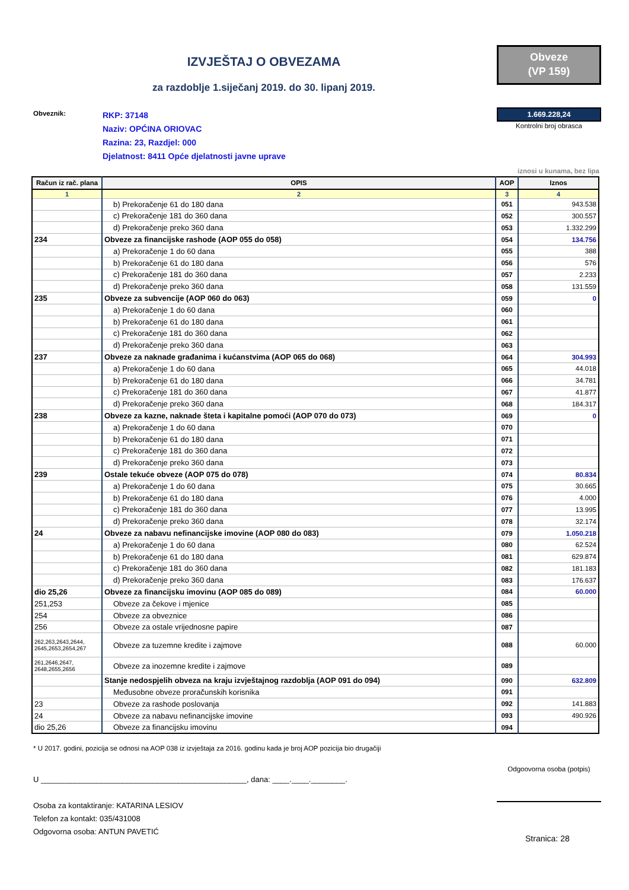IZVJEŠTAJ O OBVEZAMA
Obveze
(VP 159)
za razdoblje 1.siječanj 2019. do 30. lipanj 2019.
Obveznik:
RKP: 37148
Naziv: OPĆINA ORIOVAC
Razina: 23, Razdjel: 000
Djelatnost: 8411 Opće djelatnosti javne uprave
1.669.228,24
Kontrolni broj obrasca
iznosi u kunama, bez lipa
| Račun iz rač. plana | OPIS | AOP | Iznos |
| --- | --- | --- | --- |
| 1 | 2 | 3 | 4 |
| | b) Prekoračenje 61 do 180 dana | 051 | 943.538 |
| | c) Prekoračenje 181 do 360 dana | 052 | 300.557 |
| | d) Prekoračenje preko 360 dana | 053 | 1.332.299 |
| 234 | Obveze za financijske rashode (AOP 055 do 058) | 054 | 134.756 |
| | a) Prekoračenje 1 do 60 dana | 055 | 388 |
| | b) Prekoračenje 61 do 180 dana | 056 | 576 |
| | c) Prekoračenje 181 do 360 dana | 057 | 2.233 |
| | d) Prekoračenje preko 360 dana | 058 | 131.559 |
| 235 | Obveze za subvencije (AOP 060 do 063) | 059 | 0 |
| | a) Prekoračenje 1 do 60 dana | 060 | |
| | b) Prekoračenje 61 do 180 dana | 061 | |
| | c) Prekoračenje 181 do 360 dana | 062 | |
| | d) Prekoračenje preko 360 dana | 063 | |
| 237 | Obveze za naknade građanima i kućanstvima (AOP 065 do 068) | 064 | 304.993 |
| | a) Prekoračenje 1 do 60 dana | 065 | 44.018 |
| | b) Prekoračenje 61 do 180 dana | 066 | 34.781 |
| | c) Prekoračenje 181 do 360 dana | 067 | 41.877 |
| | d) Prekoračenje preko 360 dana | 068 | 184.317 |
| 238 | Obveze za kazne, naknade šteta i kapitalne pomoći (AOP 070 do 073) | 069 | 0 |
| | a) Prekoračenje 1 do 60 dana | 070 | |
| | b) Prekoračenje 61 do 180 dana | 071 | |
| | c) Prekoračenje 181 do 360 dana | 072 | |
| | d) Prekoračenje preko 360 dana | 073 | |
| 239 | Ostale tekuće obveze (AOP 075 do 078) | 074 | 80.834 |
| | a) Prekoračenje 1 do 60 dana | 075 | 30.665 |
| | b) Prekoračenje 61 do 180 dana | 076 | 4.000 |
| | c) Prekoračenje 181 do 360 dana | 077 | 13.995 |
| | d) Prekoračenje preko 360 dana | 078 | 32.174 |
| 24 | Obveze za nabavu nefinancijske imovine (AOP 080 do 083) | 079 | 1.050.218 |
| | a) Prekoračenje 1 do 60 dana | 080 | 62.524 |
| | b) Prekoračenje 61 do 180 dana | 081 | 629.874 |
| | c) Prekoračenje 181 do 360 dana | 082 | 181.183 |
| | d) Prekoračenje preko 360 dana | 083 | 176.637 |
| dio 25,26 | Obveze za financijsku imovinu (AOP 085 do 089) | 084 | 60.000 |
| 251,253 | Obveze za čekove i mjenice | 085 | |
| 254 | Obveze za obveznice | 086 | |
| 256 | Obveze za ostale vrijednosne papire | 087 | |
| 262,263,2643,2644, 2645,2653,2654,267 | Obveze za tuzemne kredite i zajmove | 088 | 60.000 |
| 261,2646,2647, 2648,2655,2656 | Obveze za inozemne kredite i zajmove | 089 | |
| | Stanje nedospjelih obveza na kraju izvještajnog razdoblja (AOP 091 do 094) | 090 | 632.809 |
| | Međusobne obveze proračunskih korisnika | 091 | |
| 23 | Obveze za rashode poslovanja | 092 | 141.883 |
| 24 | Obveze za nabavu nefinancijske imovine | 093 | 490.926 |
| dio 25,26 | Obveze za financijsku imovinu | 094 | |
* U 2017. godini, pozicija se odnosi na AOP 038 iz izvještaja za 2016. godinu kada je broj AOP pozicija bio drugačiji
U ________________________________________________, dana: ____.____.________.
Osoba za kontaktiranje: KATARINA LESIOV
Telefon za kontakt: 035/431008
Odgovorna osoba: ANTUN PAVETIĆ
Odgoovorna osoba (potpis)
Stranica: 28